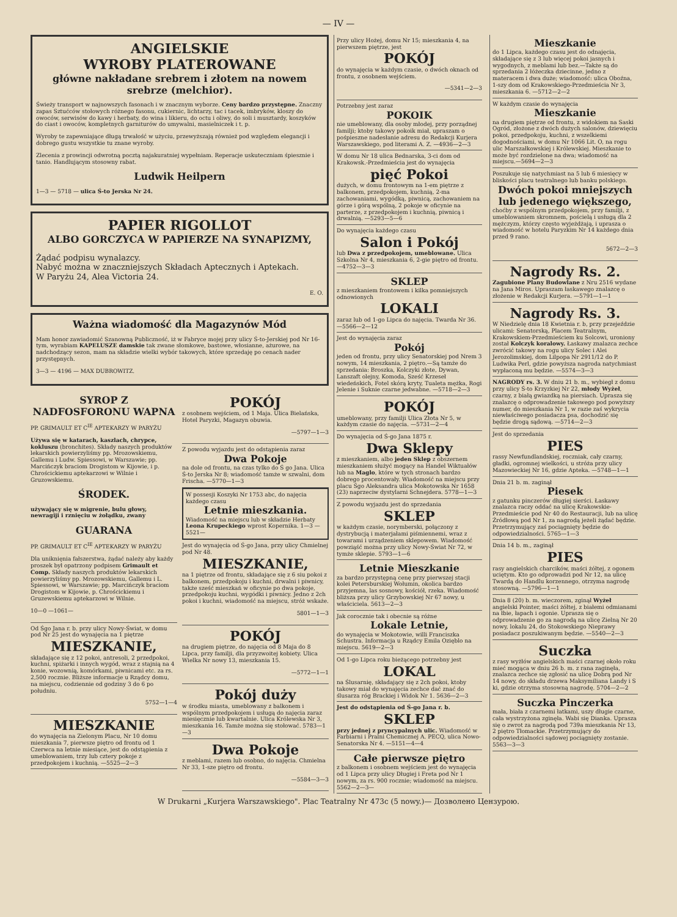— IV —
ANGIELSKIE
WYROBY PLATEROWANE
główne nakładane srebrem i złotem na nowem srebrze (melchior).
Świeży transport w najnowszych fasonach i w znacznym wyborze. Ceny bardzo przystępne. Znaczny zapas Sztućców stołowych różnego fasonu, cukiernic, lichtarzy, tac i tacek, imbryków, kloszy do owoców, serwisów do kawy i herbaty, do wina i likieru, do octu i oliwy, do soli i musztardy, koszyków do ciast i owoców, kompletnych garniturów do umywalni, masielniczek i t. p.
Wyroby te zapewniające długą trwałość w użyciu, przewyższają również pod względem elegancji i dobrego gustu wszystkie tu znane wyroby.
Zlecenia z prowincji odwrotną pocztą najakuratniej wypełniam. Reperacje uskuteczniam śpiesznie i tanio. Handlującym stosowny rabat.
Ludwik Heilpern
1—3 — 5718 — ulica Ś-to Jerska Nr 24.
PAPIER RIGOLLOT
ALBO GORCZYCA W PAPIERZE NA SYNAPIZMY,
Żądać podpisu wynalazcy.
Nabyć można w znaczniejszych Składach Aptecznych i Aptekach.
W Paryżu 24, Alea Victoria 24.
E. O.
Ważna wiadomość dla Magazynów Mód
Mam honor zawiadomić Szanowną Publiczność, iż w Fabryce mojej przy ulicy Ś-to-Jerskiej pod Nr 16-tym, wyrabiam KAPELUSZE damskie tak zwane słomkowe, bastowe, włosianne, ażurowe, na nadchodzący sezon, mam na składzie wielki wybór takowych, które sprzedaję po cenach nader przystępnych.
3—3 — 4196 — MAX DUBROWITZ.
SYROP Z NADFOSFORONU WAPNA
PP. GRIMAULT ET C<sup>IE</sup> APTEKARZY W PARYŻU
Używa się w katarach, kaszlach, chrypce, kokluszu (bronchites). Składy naszych produktów lekarskich powierzyliśmy pp. Mrozowskiemu, Gallemu i Ludw. Spiessowi, w Warszawie; pp. Marcińczyk braciom Drogistom w Kijowie, i p. Chrościckiemu aptekarzowi w Wilnie i Gruzowskiemu.
ŚRODEK.
używający się w migrenie, bulu głowy, newragiji i rznięciu w żołądku, zwany
GUARANA
PP. GRIMAULT ET C<sup>IE</sup> APTEKARZY W PARYŻU
Dla uniknięnia fałszerstwa, żądać należy aby każdy proszek był opatrzony podpisem Grimault et Comp. Składy naszych produktów lekarskich powierzyliśmy pp. Mrozowskiemu, Gallemu i L. Spiessowi, w Warszawie; pp. Marcińczyk braciom Drogistom w Kijowie, p. Chrościckiemu i Gruzewskiemu aptekarzowi w Wilnie.
10—0 —1061—
Od Śgo Jana r. b. przy ulicy Nowy-Świat, w domu pod Nr 25 jest do wynajęcia na 1 piętrze
MIESZKANIE,
składające się z 12 pokoi, antresoli, 2 przedpokoi, kuchni, spiżarki i innych wygód, wraz z stajnią na 4 konie, wozownią, komórkami, piwnicami etc. za rs. 2,500 rocznie. Bliższe informacje u Rządcy domu, na miejscu, codziennie od godziny 3 do 6 po południu.
5752—1—4
MIESZKANIE
do wynajęcia na Zielonym Placu, Nr 10 domu mieszkania 7, pierwsze piętro od frontu od 1 Czerwca na letnie miesiące, jest do odstąpienia z umeblowaniem, trzy lub cztery pokoje z przedpokojem i kuchnią. —5525—2—3
POKÓJ
z osobnem wejściem, od 1 Maja. Ulica Bielańska, Hotel Paryzki, Magazyn obuwia.
—5797—1—3
Z powodu wyjazdu jest do odstąpienia zaraz
Dwa Pokoje
na dole od frontu, na czas tylko do Ś go Jana. Ulica Ś-to Jerska Nr 8; wiadomość tamże w szwalni, dom Frischa. —5770—1—3
W possesji Koszyki Nr 1753 abc, do najęcia każdego czasu
Letnie mieszkania.
Wiadomość na miejscu lub w składzie Herbaty Leona Krupeckiego wprost Kopernika. 1—3 —5521—
Jest do wynajęcia od Ś-go Jana, przy ulicy Chmielnej pod Nr 48.
MIESZKANIE,
na 1 piętrze od frontu, składające się z 6 siu pokoi z balkonem, przedpokoju i kuchni, drwalni i piwnicy, także sześć mieszkań w oficynie po dwa pokoje, przedpokoju kuchni, wygódki i piwnicy. Jedno z 2ch pokoi i kuchni, wiadomość na miejscu, stróż wskaże.
5801—1—3
POKÓJ
na drugiem piętrze, do najęcia od 8 Maja do 8 Lipca, przy familji, dla przyzwoitej kobiety. Ulica Wielka Nr nowy 13, mieszkania 15.
—5772—1—1
Pokój duży
w środku miasta, umeblowany z balkonem i wspólnym przedpokojem i usługą do najęcia zaraz miesięcznie lub kwartalnie. Ulica Królewska Nr 3, mieszkania 16. Tamże można się stołować. 5783—1—3
Dwa Pokoje
z meblami, razem lub osobno, do najęcia. Chmielna Nr 33, 1-sze piętro od frontu.
—5584—3—3
Przy ulicy Hożej, domu Nr 15; mieszkania 4, na pierwszem piętrze, jest
POKÓJ
do wynajęcia w każdym czasie, o dwóch oknach od frontu, z osobnem wejściem.
—5341—2—3
Potrzebny jest zaraz
POKOIK
nie umeblowany, dla osoby młodej, przy porządnej familji; ktoby takowy pokoik miał, upraszam o pośpieszne nadesłanie adresu do Redakcji Kurjera Warszawskiego, pod literami A. Z. —4936—2—3
W domu Nr 18 ulica Bednarska, 3-ci dom od Krakowsk.-Przedmieścia jest do wynajęcia
pięć Pokoi
dużych, w domu frontowym na 1-em piętrze z balkonem, przedpokojem, kuchnią, 2-ma zachowaniami, wygódką, piwnicą, zachowaniem na górze i górą wspólną, 2 pokoje w oficynie na parterze, z przedpokojem i kuchnią, piwnicą i drwalnią. —5293—5—6
Do wynajęcia każdego czasu
Salon i Pokój
lub Dwa z przedpokojem, umeblowane. Ulica Szkolna Nr 4, mieszkania 6, 2-gie piętro od frontu. —4752—3—3
SKLEP
z mieszkaniem frontowem i kilka pomniejszych odnowionych
LOKALI
zaraz lub od 1-go Lipca do najęcia. Twarda Nr 36. —5566—2—12
Jest do wynajęcia zaraz
Pokój
jeden od frontu, przy ulicy Senatorskiej pod Nrem 3 nowym, 14 mieszkania, 2 piętro.—Są tamże do sprzedania: Broszka, Kolczyki złote, Dywan, Lanszaft olejny, Komoda, Sześć Krzeseł wiedeńskich, Fotel skórą kryty, Tualeta mężka, Rogi Jelenie i Suknie czarne jedwabne. —5718—2—3
POKÓJ
umeblowany, przy familji Ulica Złota Nr 5, w każdym czasie do najęcia. —5731—2—4
Do wynajęcia od Ś-go Jana 1875 r.
Dwa Sklepy
z mieszkaniem, albo jeden Sklep z obszernem mieszkaniem służyć mogący na Handel Wiktuałów lub na Maglo, które w tych stronach bardzo dobrego procentowały. Wiadomość na miejscu przy placu Śgo Aleksandra ulica Mokotowska Nr 1658 (23) naprzeciw dystylarni Schnejdera. 5778—1—3
Z powodu wyjazdu jest do sprzedania
SKLEP
w każdym czasie, norymberski, połączony z dystrybucją i materjałami piśmiennemi, wraz z towarami i urządzeniem sklepowem. Wiadomość powziąść można przy ulicy Nowy-Świat Nr 72, w tymże sklepie. 5793—1—6
Letnie Mieszkanie
za bardzo przystępną cenę przy pierwszej stacji kolei Petersburskiej Wołumin, okolica bardzo przyjemna, las sosnowy, kościół, rzeka. Wiadomość bliższa przy ulicy Grzybowskiej Nr 67 nowy, u właściciela. 5613—2—3
Jak corocznie tak i obecnie są różne
Lokale Letnie,
do wynajęcia w Mokotowie, willi Franciszka Schustra. Informacja u Rządcy Emila Ozięblo na miejscu. 5619—2—3
Od 1-go Lipca roku bieżącego potrzebny jest
LOKAL
na Ślusarnię, składający się z 2ch pokoi, ktoby takowy miał do wynajęcia zechce dać znać do ślusarza róg Brackiej i Widok Nr 1. 5636—2—3
Jest do odstąpienia od Ś-go Jana r. b.
SKLEP
przy jednej z pryncypalnych ulic. Wiadomość w Farbiarni i Pralni Chemicznej A. PECQ, ulica Nowo-Senatorska Nr 4. —5151—4—4
Całe pierwsze piętro
z balkonem i osobnem wejściem jest do wynajęcia od 1 Lipca przy ulicy Długiej i Freta pod Nr 1 nowym, za rs. 900 rocznie; wiadomość na miejscu. 5562—2—3—
Mieszkanie
do 1 Lipca, każdego czasu jest do odnajęcia, składające się z 3 lub więcej pokoi jasnych i wygodnych, z meblami lub bez.—Także są do sprzedania 2 łóżeczka dziecinne, jedno z materacem i dwa duże; wiadomość: ulica Oboźna, 1-szy dom od Krakowskiego-Przedmieścia Nr 3, mieszkania 6. —5712—2—2
W każdym czasie do wynajęcia
Mieszkanie
na drugiem piętrze od frontu, z widokiem na Saski Ogród, złożone z dwóch dużych salonów, dziewięciu pokoi, przedpokoju, kuchni, z wszelkiemi dogodnościami, w domu Nr 1066 Lit. O, na rogu ulic Marszałkowskiej i Królewskiej. Mieszkanie to może być rozdzielone na dwa; wiadomość na miejscu.—5694—2—3
Poszukuje się natychmiast na 5 lub 6 miesięcy w bliskości placu teatralnego lub banku polskiego.
Dwóch pokoi mniejszych lub jedenego większego,
choćby z wspólnym przedpokojem, przy familji, z umeblowaniem skromnem, pościelą i usługą dla 2 mężczyzn, którzy często wyjeżdżają, i uprasza o wiadomość w hotelu Paryzkim Nr 14 każdego dnia przed 9 rano.
5672—2—3
Nagrody Rs. 2.
Zagubione Plany Budowlane z Nru 2516 wydane na Jana Miros. Upraszam łaskawego znalazcę o złożenie w Redakcji Kurjera. —5791—1—1
Nagrody Rs. 3.
W Niedzielę dnia 18 Kwietnia r. b, przy przejeździe ulicami: Senatorską, Placem Teatralnym, Krakowskiem-Przedmieściem ku Solcowi, uroniony został Kolczyk koralowy. Łaskawy znalazca zechce zwrócić takowy na rogu ulicy Solec i Alei Jerozolimskiej, dom Lilpopa Nr 2911/12 do P. Ludwika Perl, gdzie powyższa nagroda natychmiast wypłaconą mu będzie. —5574—3—3
NAGRODY rs. 3. W dniu 21 b. m., wybiegł z domu przy ulicy Ś-to Krzyzkiej Nr 22, młody Wyżeł, czarny, z białą gwiazdką na piersiach. Uprasza się znalazcę o odprowadzenie takowego pod powyższy numer, do mieszkania Nr 1, w razie zaś wykrycia niewłaściwego posiadacza psa, dochodzić się będzie drogą sądową. —5714—2—3
Jest do sprzedania
PIES
rassy Newfundlandskiej, roczniak, cały czarny, gładki, ogromnej wielkości, u stróża przy ulicy Mazowieckiej Nr 16, gdzie Apteka. —5748—1—1
Dnia 21 b. m. zaginął
Piesek
z gatunku pinczerów długiej sierści. Łaskawy znalazca raczy oddać na ulicę Krakowskie-Przedmieście pod Nr 40 do Restauracji, lub na ulicę Źródłową pod Nr 1, za nagrodą jeżeli żądać będzie. Przetrzymujący zaś pociągnięty będzie do odpowiedzialności. 5765—1—3
Dnia 14 b. m., zaginął
PIES
rasy angielskich charcików, maści żółtej, z ogonem uciętym. Kto go odprowadzi pod Nr 12, na ulicę Twardą do Handlu korzennego, otrzyma nagrodę stosowną. —5796—1—1
Dnia 8 (20) b. m. wieczorem, zginął Wyżeł angielski Pointer, maści żółtej, z białemi odmianami na łbie, łapach i ogonie. Uprasza się o odprowadzenie go za nagrodą na ulicę Zielną Nr 20 nowy, lokalu 24, do Stokowskiego Nieprawy posiadacz poszukiwanym będzie. —5540—2—3
Suczka
z rasy wyżłów angielskich maści czarnej około roku mieć mogąca w dniu 26 b. m. z rana zaginęła, znalazca zechce się zgłosić na ulicę Dobrą pod Nr 14 nowy, do składu drzewa Maksymiliana Landy i S ki, gdzie otrzyma stosowną nagrodę. 5704—2—2
Suczka Pinczerka
mała, biała z czarnemi łatkami, uszy długie czarne, cała wystrzyżona zginęła. Wabi się Dianka. Uprasza się o zwrot za nagrodą pod 739a mieszkania Nr 13, 2 piętro Tłomackie. Przetrzymujący do odpowiedzialności sądowej pociągnięty zostanie. 5563—3—3
W Drukarni „Kurjera Warszawskiego". Plac Teatralny Nr 473c (5 nowy.)— Дозволено Цензурою.